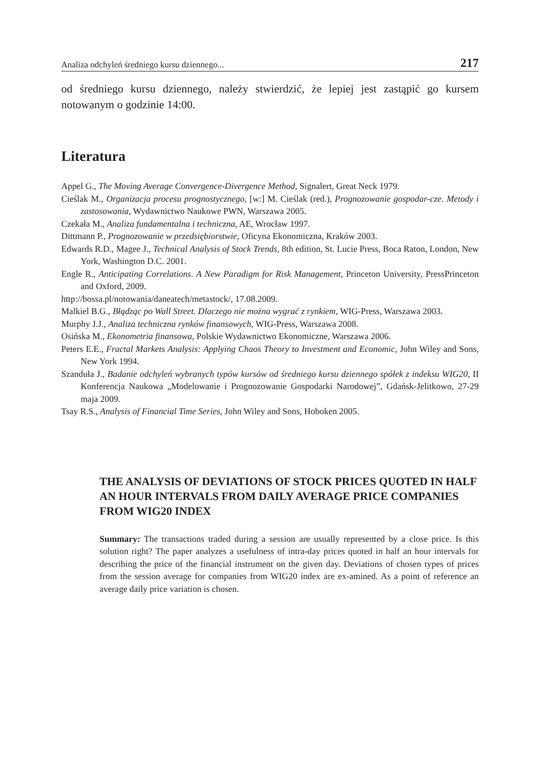Analiza odchyleń średniego kursu dziennego... 217
od średniego kursu dziennego, należy stwierdzić, że lepiej jest zastąpić go kursem notowanym o godzinie 14:00.
Literatura
Appel G., The Moving Average Convergence-Divergence Method, Signalert, Great Neck 1979.
Cieślak M., Organizacja procesu prognostycznego, [w:] M. Cieślak (red.), Prognozowanie gospodar-cze. Metody i zastosowania, Wydawnictwo Naukowe PWN, Warszawa 2005.
Czekała M., Analiza fundamentalna i techniczna, AE, Wrocław 1997.
Dittmann P., Prognozowanie w przedsiębiorstwie, Oficyna Ekonomiczna, Kraków 2003.
Edwards R.D., Magee J., Technical Analysis of Stock Trends, 8th edition, St. Lucie Press, Boca Raton, London, New York, Washington D.C. 2001.
Engle R., Anticipating Correlations. A New Paradigm for Risk Management, Princeton University, PressPrinceton and Oxford, 2009.
http://bossa.pl/notowania/daneatech/metastock/, 17.08.2009.
Malkiel B.G., Błądząc po Wall Street. Dlaczego nie można wygrać z rynkiem, WIG-Press, Warszawa 2003.
Murphy J.J., Analiza techniczna rynków finansowych, WIG-Press, Warszawa 2008.
Osińska M., Ekonometria finansowa, Polskie Wydawnictwo Ekonomiczne, Warszawa 2006.
Peters E.E., Fractal Markets Analysis: Applying Chaos Theory to Investment and Economic, John Wiley and Sons, New York 1994.
Szanduła J., Badanie odchyleń wybranych typów kursów od średniego kursu dziennego spółek z indeksu WIG20, II Konferencja Naukowa „Modelowanie i Prognozowanie Gospodarki Narodowej”, Gdańsk-Jelitkowo, 27-29 maja 2009.
Tsay R.S., Analysis of Financial Time Series, John Wiley and Sons, Hoboken 2005.
THE ANALYSIS OF DEVIATIONS OF STOCK PRICES QUOTED IN HALF AN HOUR INTERVALS FROM DAILY AVERAGE PRICE COMPANIES FROM WIG20 INDEX
Summary: The transactions traded during a session are usually represented by a close price. Is this solution right? The paper analyzes a usefulness of intra-day prices quoted in half an hour intervals for describing the price of the financial instrument on the given day. Deviations of chosen types of prices from the session average for companies from WIG20 index are ex-amined. As a point of reference an average daily price variation is chosen.